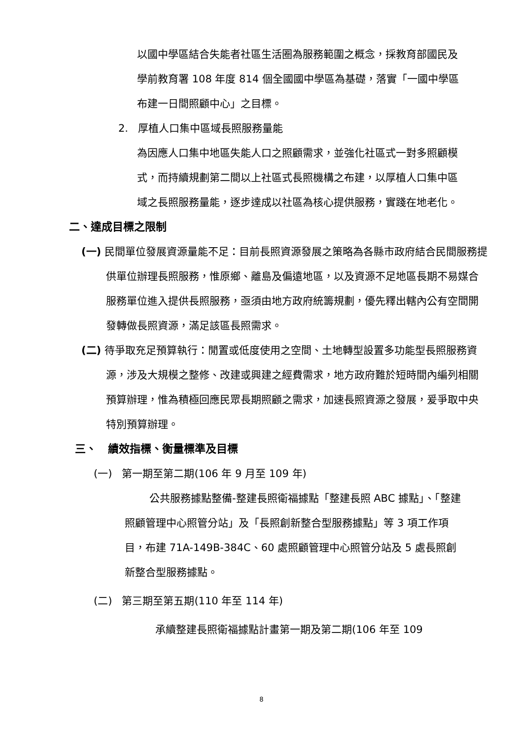以國中學區結合失能者社區生活圈為服務範圍之概念，採教育部國民及學前教育署 108 年度 814 個全國國中學區為基礎，落實「一國中學區布建一日間照顧中心」之目標。
2. 厚植人口集中區域長照服務量能
為因應人口集中地區失能人口之照顧需求，並強化社區式一對多照顧模式，而持續規劃第二間以上社區式長照機構之布建，以厚植人口集中區域之長照服務量能，逐步達成以社區為核心提供服務，實踐在地老化。
二、達成目標之限制
(一) 民間單位發展資源量能不足：目前長照資源發展之策略為各縣市政府結合民間服務提供單位辦理長照服務，惟原鄉、離島及偏遠地區，以及資源不足地區長期不易媒合服務單位進入提供長照服務，亟須由地方政府統籌規劃，優先釋出轄內公有空間開發轉做長照資源，滿足該區長照需求。
(二) 待爭取充足預算執行：閒置或低度使用之空間、土地轉型設置多功能型長照服務資源，涉及大規模之整修、改建或興建之經費需求，地方政府難於短時間內編列相關預算辦理，惟為積極回應民眾長期照顧之需求，加速長照資源之發展，爰爭取中央特別預算辦理。
三、 績效指標、衡量標準及目標
(一) 第一期至第二期(106 年 9 月至 109 年)
公共服務據點整備-整建長照衛福據點「整建長照 ABC 據點」、「整建照顧管理中心照管分站」及「長照創新整合型服務據點」等 3 項工作項目，布建 71A-149B-384C、60 處照顧管理中心照管分站及 5 處長照創新整合型服務據點。
(二) 第三期至第五期(110 年至 114 年)
承續整建長照衛福據點計畫第一期及第二期(106 年至 109
8